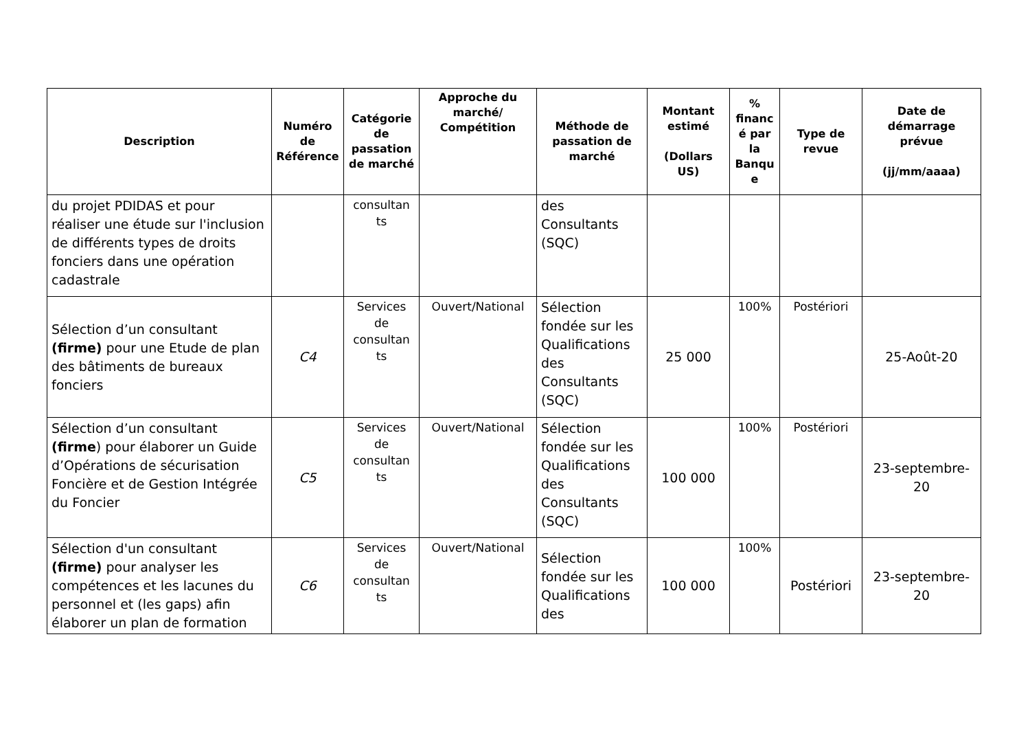| Description | Numéro de Référence | Catégorie de passation de marché | Approche du marché/ Compétition | Méthode de passation de marché | Montant estimé (Dollars US) | % financ é par la Banqu e | Type de revue | Date de démarrage prévue (jj/mm/aaaa) |
| --- | --- | --- | --- | --- | --- | --- | --- | --- |
| du projet PDIDAS et pour réaliser une étude sur l'inclusion de différents types de droits fonciers dans une opération cadastrale | | consultan ts | | des Consultants (SQC) | | | | |
| Sélection d’un consultant (firme) pour une Etude de plan des bâtiments de bureaux fonciers | C4 | Services de consultan ts | Ouvert/National | Sélection fondée sur les Qualifications des Consultants (SQC) | 25 000 | 100% | Postériori | 25-Août-20 |
| Sélection d’un consultant (firme ) pour élaborer un Guide d’Opérations de sécurisation Foncière et de Gestion Intégrée du Foncier | C5 | Services de consultan ts | Ouvert/National | Sélection fondée sur les Qualifications des Consultants (SQC) | 100 000 | 100% | Postériori | 23-septembre-20 |
| Sélection d'un consultant (firme) pour analyser les compétences et les lacunes du personnel et (les gaps) afin élaborer un plan de formation | C6 | Services de consultan ts | Ouvert/National | Sélection fondée sur les Qualifications des | 100 000 | 100% | Postériori | 23-septembre-20 |